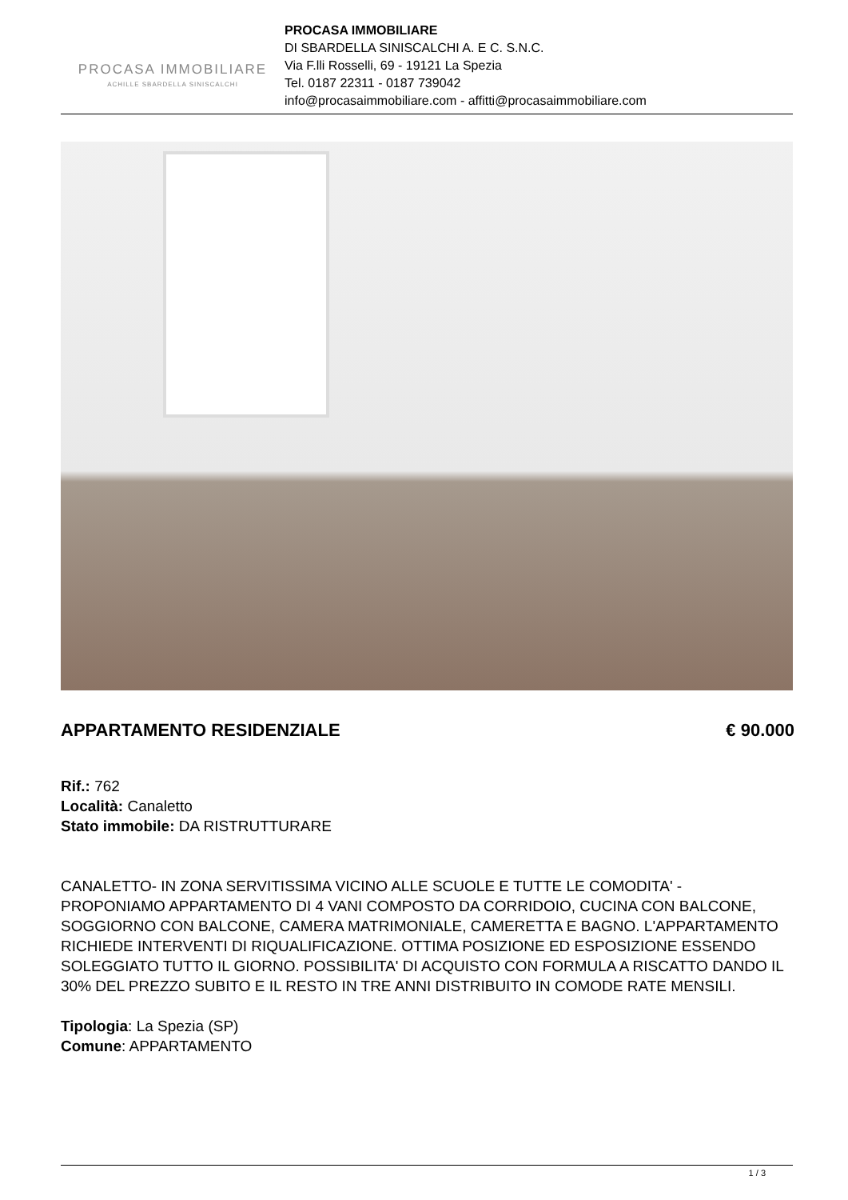PROCASA IMMOBILIARE
ACHILLE SBARDELLA SINISCALCHI
PROCASA IMMOBILIARE
DI SBARDELLA SINISCALCHI A. E C. S.N.C.
Via F.lli Rosselli, 69 - 19121 La Spezia
Tel. 0187 22311 - 0187 739042
info@procasaimmobiliare.com - affitti@procasaimmobiliare.com
APPARTAMENTO RESIDENZIALE € 90.000
Rif.: 762
Località: Canaletto
Stato immobile: DA RISTRUTTURARE
CANALETTO- IN ZONA SERVITISSIMA VICINO ALLE SCUOLE E TUTTE LE COMODITA' - PROPONIAMO APPARTAMENTO DI 4 VANI COMPOSTO DA CORRIDOIO, CUCINA CON BALCONE, SOGGIORNO CON BALCONE, CAMERA MATRIMONIALE, CAMERETTA E BAGNO. L'APPARTAMENTO RICHIEDE INTERVENTI DI RIQUALIFICAZIONE. OTTIMA POSIZIONE ED ESPOSIZIONE ESSENDO SOLEGGIATO TUTTO IL GIORNO. POSSIBILITA' DI ACQUISTO CON FORMULA A RISCATTO DANDO IL 30% DEL PREZZO SUBITO E IL RESTO IN TRE ANNI DISTRIBUITO IN COMODE RATE MENSILI.
Tipologia: La Spezia (SP)
Comune: APPARTAMENTO
1 / 3